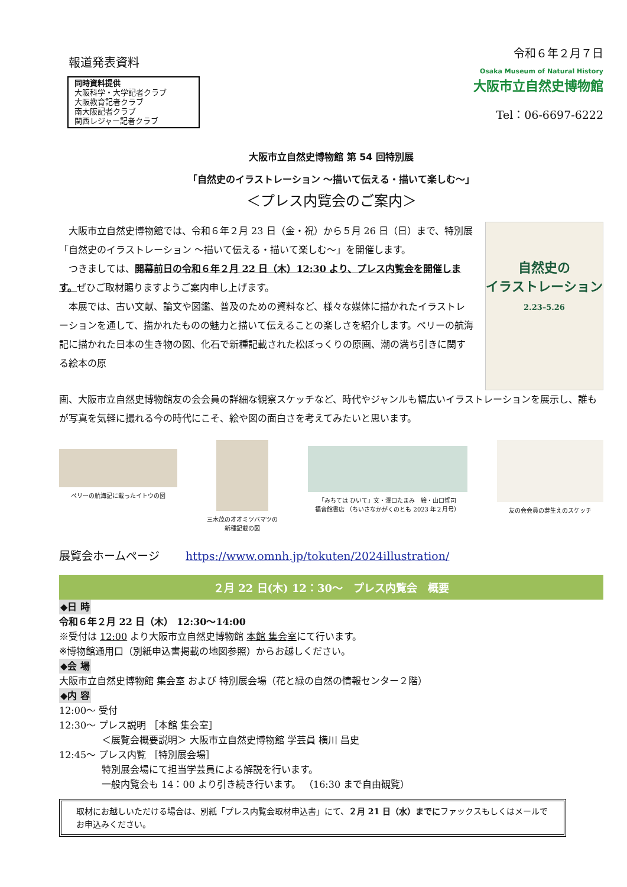報道発表資料
同時資料提供
大阪科学・大学記者クラブ
大阪教育記者クラブ
南大阪記者クラブ
関西レジャー記者クラブ
令和６年２月７日
Osaka Museum of Natural History
大阪市立自然史博物館
Tel：06-6697-6222
大阪市立自然史博物館 第 54 回特別展
「自然史のイラストレーション ～描いて伝える・描いて楽しむ～」
＜プレス内覧会のご案内＞
　大阪市立自然史博物館では、令和６年２月 23 日（金・祝）から５月 26 日（日）まで、特別展「自然史のイラストレーション ～描いて伝える・描いて楽しむ～」を開催します。
　つきましては、開幕前日の令和６年２月 22 日（木）12:30 より、プレス内覧会を開催します。ぜひご取材賜りますようご案内申し上げます。
　本展では、古い文献、論文や図鑑、普及のための資料など、様々な媒体に描かれたイラストレーションを通して、描かれたものの魅力と描いて伝えることの楽しさを紹介します。ペリーの航海記に描かれた日本の生き物の図、化石で新種記載された松ぼっくりの原画、潮の満ち引きに関する絵本の原
自然史の
イラストレーション
2.23–5.26
画、大阪市立自然史博物館友の会会員の詳細な観察スケッチなど、時代やジャンルも幅広いイラストレーションを展示し、誰もが写真を気軽に撮れる今の時代にこそ、絵や図の面白さを考えてみたいと思います。
ペリーの航海記に載ったイトウの図 三木茂のオオミツバマツの
新種記載の図
「みちては ひいて」文・澤口たまみ　絵・山口哲司
福音館書店 （ちいさなかがくのとも 2023 年２月号）
友の会会員の芽生えのスケッチ
展覧会ホームページ　　 https://www.omnh.jp/tokuten/2024illustration/
２月 22 日(木) 12：30～　プレス内覧会　概要
◆日 時
令和６年２月 22 日（木） 12:30～14:00
※受付は 12:00 より大阪市立自然史博物館 本館 集会室にて行います。
※博物館通用口（別紙申込書掲載の地図参照）からお越しください。
◆会 場
大阪市立自然史博物館 集会室 および 特別展会場（花と緑の自然の情報センター２階）
◆内 容
12:00～ 受付
12:30～ プレス説明 ［本館 集会室］
＜展覧会概要説明＞ 大阪市立自然史博物館 学芸員 横川 昌史
12:45～ プレス内覧 ［特別展会場］
特別展会場にて担当学芸員による解説を行います。
一般内覧会も 14：00 より引き続き行います。 （16:30 まで自由観覧）
取材にお越しいただける場合は、別紙「プレス内覧会取材申込書」にて、２月 21 日（水）までにファックスもしくはメールでお申込みください。